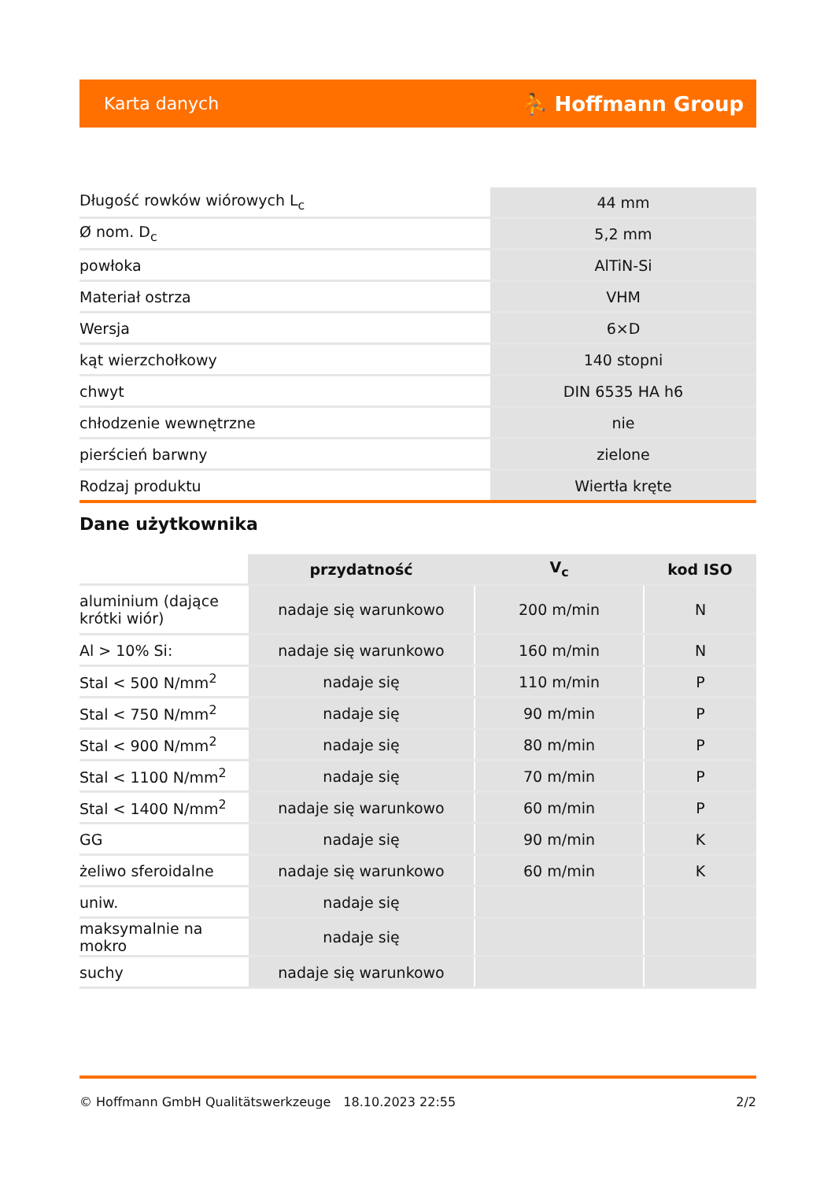Karta danych ⛹ Hoffmann Group
| Długość rowków wiórowych L<sub>c</sub> | 44 mm |
| Ø nom. D<sub>c</sub> | 5,2 mm |
| powłoka | AlTiN-Si |
| Materiał ostrza | VHM |
| Wersja | 6×D |
| kąt wierzchołkowy | 140 stopni |
| chwyt | DIN 6535 HA h6 |
| chłodzenie wewnętrzne | nie |
| pierścień barwny | zielone |
| Rodzaj produktu | Wiertła kręte |
Dane użytkownika
| | przydatność | V<sub>c</sub> | kod ISO |
| --- | --- | --- | --- |
| aluminium (dające krótki wiór) | nadaje się warunkowo | 200 m/min | N |
| Al > 10% Si: | nadaje się warunkowo | 160 m/min | N |
| Stal < 500 N/mm<sup>2</sup> | nadaje się | 110 m/min | P |
| Stal < 750 N/mm<sup>2</sup> | nadaje się | 90 m/min | P |
| Stal < 900 N/mm<sup>2</sup> | nadaje się | 80 m/min | P |
| Stal < 1100 N/mm<sup>2</sup> | nadaje się | 70 m/min | P |
| Stal < 1400 N/mm<sup>2</sup> | nadaje się warunkowo | 60 m/min | P |
| GG | nadaje się | 90 m/min | K |
| żeliwo sferoidalne | nadaje się warunkowo | 60 m/min | K |
| uniw. | nadaje się | | |
| maksymalnie na mokro | nadaje się | | |
| suchy | nadaje się warunkowo | | |
© Hoffmann GmbH Qualitätswerkzeuge 18.10.2023 22:55 2/2